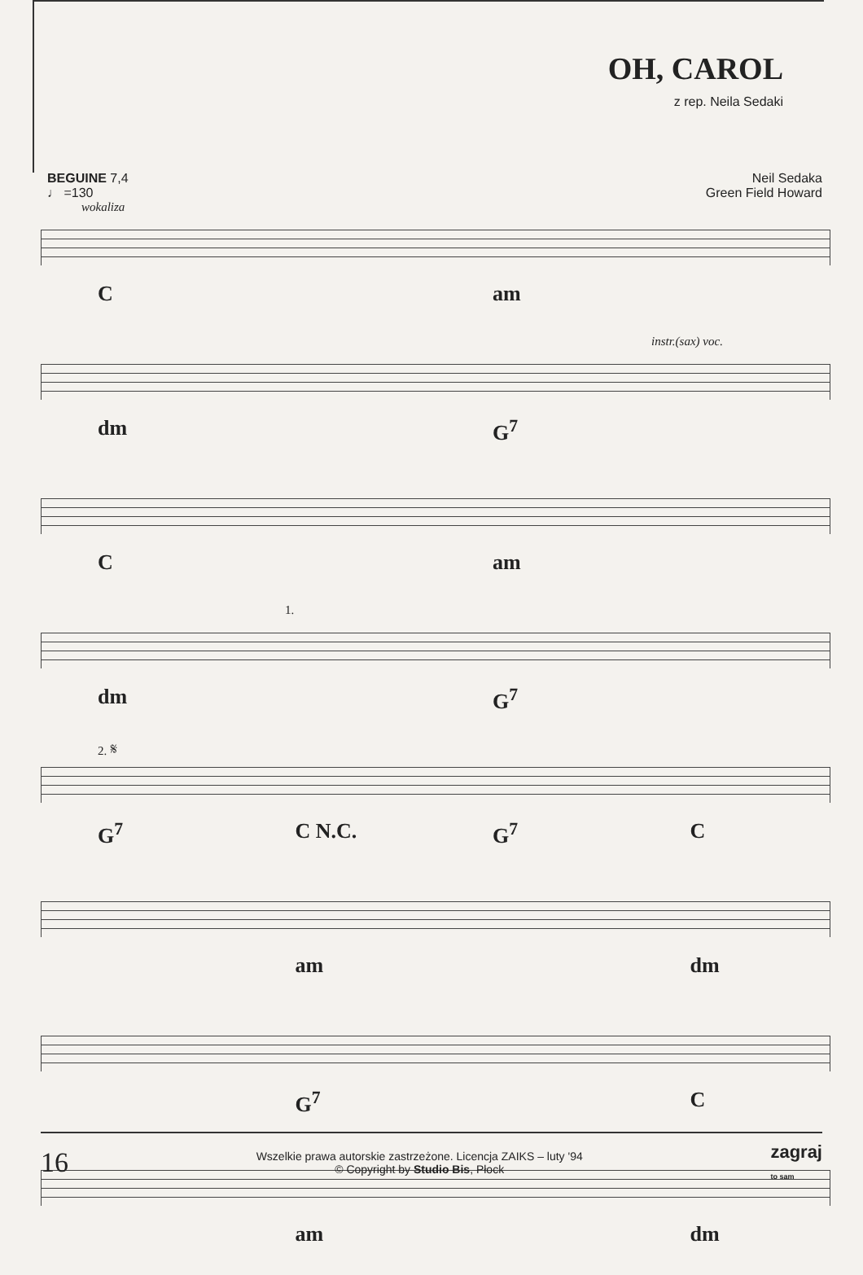OH, CAROL
z rep. Neila Sedaki
BEGUINE 7,4
♩ =130
Neil Sedaka
Green Field Howard
wokaliza
C am
instr.(sax) voc.
dm G<sup>7</sup>
C am
1.
dm G<sup>7</sup>
2. 𝄋
G<sup>7</sup> C N.C. G<sup>7</sup> C
am dm
G<sup>7</sup> C
am dm
16
Wszelkie prawa autorskie zastrzeżone. Licencja ZAIKS – luty '94
© Copyright by Studio Bis, Płock
zagraj
to sam